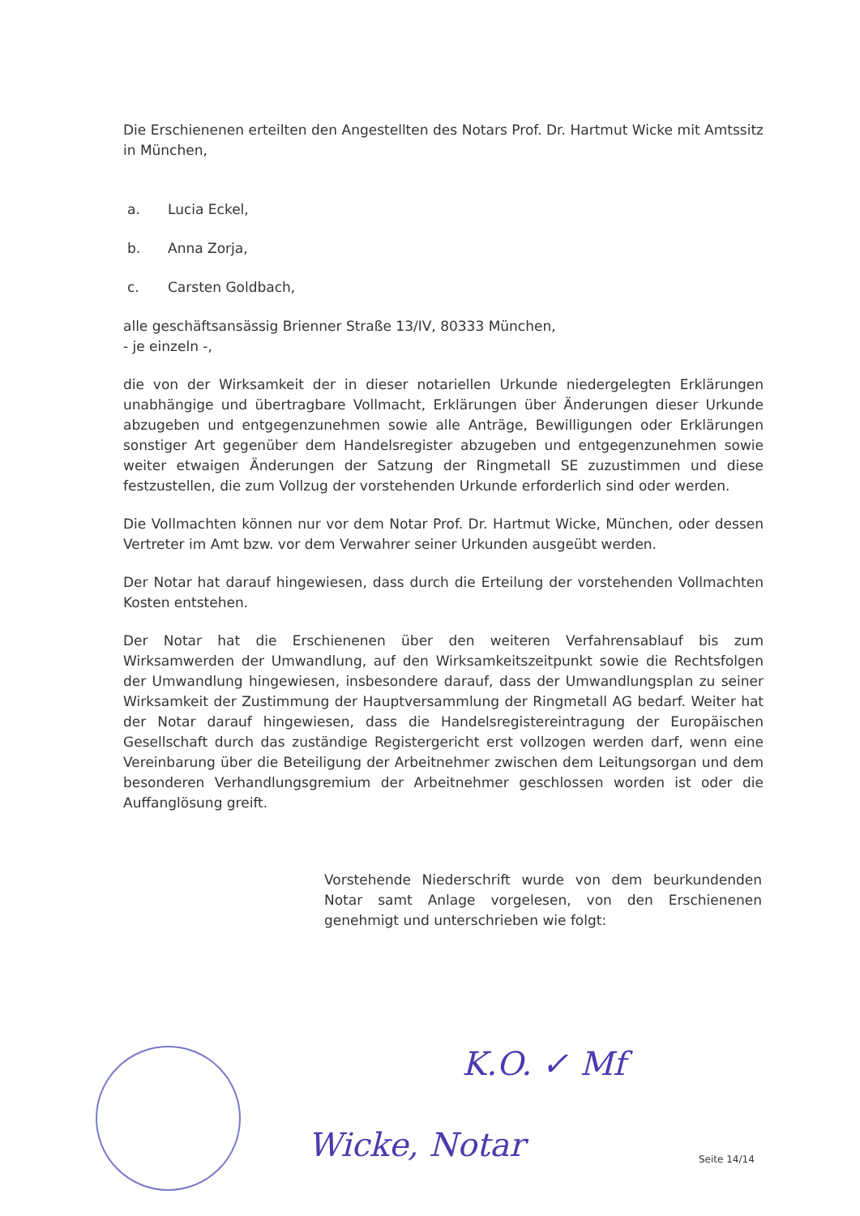Die Erschienenen erteilten den Angestellten des Notars Prof. Dr. Hartmut Wicke mit Amtssitz in München,
a. Lucia Eckel,
b. Anna Zorja,
c. Carsten Goldbach,
alle geschäftsansässig Brienner Straße 13/IV, 80333 München,
- je einzeln -,
die von der Wirksamkeit der in dieser notariellen Urkunde niedergelegten Erklärungen unabhängige und übertragbare Vollmacht, Erklärungen über Änderungen dieser Urkunde abzugeben und entgegenzunehmen sowie alle Anträge, Bewilligungen oder Erklärungen sonstiger Art gegenüber dem Handelsregister abzugeben und entgegenzunehmen sowie weiter etwaigen Änderungen der Satzung der Ringmetall SE zuzustimmen und diese festzustellen, die zum Vollzug der vorstehenden Urkunde erforderlich sind oder werden.
Die Vollmachten können nur vor dem Notar Prof. Dr. Hartmut Wicke, München, oder dessen Vertreter im Amt bzw. vor dem Verwahrer seiner Urkunden ausgeübt werden.
Der Notar hat darauf hingewiesen, dass durch die Erteilung der vorstehenden Vollmachten Kosten entstehen.
Der Notar hat die Erschienenen über den weiteren Verfahrensablauf bis zum Wirksamwerden der Umwandlung, auf den Wirksamkeitszeitpunkt sowie die Rechtsfolgen der Umwandlung hingewiesen, insbesondere darauf, dass der Umwandlungsplan zu seiner Wirksamkeit der Zustimmung der Hauptversammlung der Ringmetall AG bedarf. Weiter hat der Notar darauf hingewiesen, dass die Handelsregistereintragung der Europäischen Gesellschaft durch das zuständige Registergericht erst vollzogen werden darf, wenn eine Vereinbarung über die Beteiligung der Arbeitnehmer zwischen dem Leitungsorgan und dem besonderen Verhandlungsgremium der Arbeitnehmer geschlossen worden ist oder die Auffanglösung greift.
Vorstehende Niederschrift wurde von dem beurkundenden Notar samt Anlage vorgelesen, von den Erschienenen genehmigt und unterschrieben wie folgt:
K.O. ✓ Mf
Wicke, Notar Seite 14/14